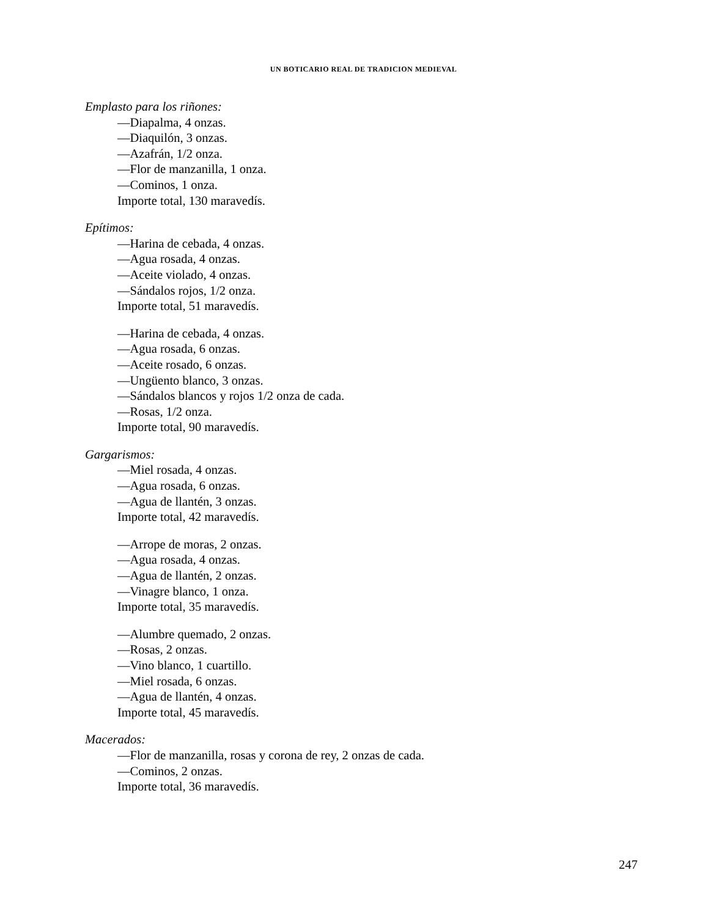UN BOTICARIO REAL DE TRADICION MEDIEVAL
Emplasto para los riñones:
—Diapalma, 4 onzas.
—Diaquilón, 3 onzas.
—Azafrán, 1/2 onza.
—Flor de manzanilla, 1 onza.
—Cominos, 1 onza.
Importe total, 130 maravedís.
Epítimos:
—Harina de cebada, 4 onzas.
—Agua rosada, 4 onzas.
—Aceite violado, 4 onzas.
—Sándalos rojos, 1/2 onza.
Importe total, 51 maravedís.
—Harina de cebada, 4 onzas.
—Agua rosada, 6 onzas.
—Aceite rosado, 6 onzas.
—Ungüento blanco, 3 onzas.
—Sándalos blancos y rojos 1/2 onza de cada.
—Rosas, 1/2 onza.
Importe total, 90 maravedís.
Gargarismos:
—Miel rosada, 4 onzas.
—Agua rosada, 6 onzas.
—Agua de llantén, 3 onzas.
Importe total, 42 maravedís.
—Arrope de moras, 2 onzas.
—Agua rosada, 4 onzas.
—Agua de llantén, 2 onzas.
—Vinagre blanco, 1 onza.
Importe total, 35 maravedís.
—Alumbre quemado, 2 onzas.
—Rosas, 2 onzas.
—Vino blanco, 1 cuartillo.
—Miel rosada, 6 onzas.
—Agua de llantén, 4 onzas.
Importe total, 45 maravedís.
Macerados:
—Flor de manzanilla, rosas y corona de rey, 2 onzas de cada.
—Cominos, 2 onzas.
Importe total, 36 maravedís.
247